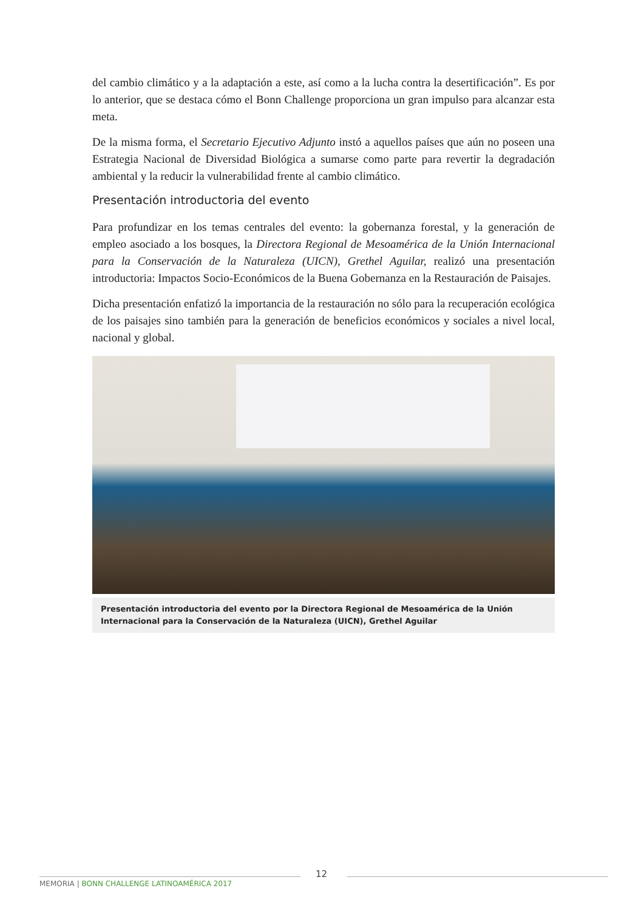del cambio climático y a la adaptación a este, así como a la lucha contra la desertificación”. Es por lo anterior, que se destaca cómo el Bonn Challenge proporciona un gran impulso para alcanzar esta meta.
De la misma forma, el Secretario Ejecutivo Adjunto instó a aquellos países que aún no poseen una Estrategia Nacional de Diversidad Biológica a sumarse como parte para revertir la degradación ambiental y la reducir la vulnerabilidad frente al cambio climático.
Presentación introductoria del evento
Para profundizar en los temas centrales del evento: la gobernanza forestal, y la generación de empleo asociado a los bosques, la Directora Regional de Mesoamérica de la Unión Internacional para la Conservación de la Naturaleza (UICN), Grethel Aguilar, realizó una presentación introductoria: Impactos Socio-Económicos de la Buena Gobernanza en la Restauración de Paisajes.
Dicha presentación enfatizó la importancia de la restauración no sólo para la recuperación ecológica de los paisajes sino también para la generación de beneficios económicos y sociales a nivel local, nacional y global.
Presentación introductoria del evento por la Directora Regional de Mesoamérica de la Unión Internacional para la Conservación de la Naturaleza (UICN), Grethel Aguilar
12
MEMORIA | BONN CHALLENGE LATINOAMÉRICA 2017